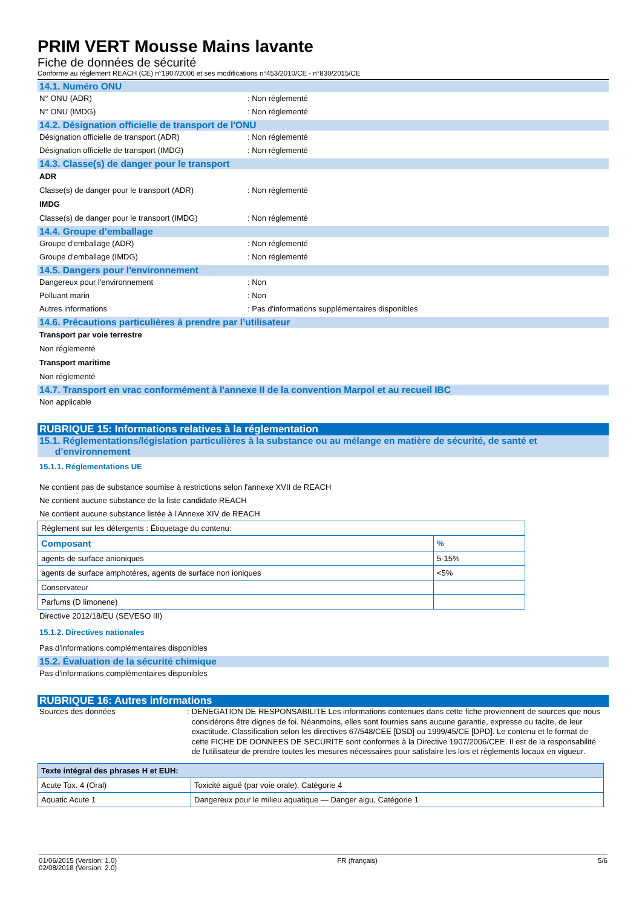PRIM VERT Mousse Mains lavante
Fiche de données de sécurité
Conforme au réglement REACH (CE) n°1907/2006 et ses modifications n°453/2010/CE - n°830/2015/CE
14.1. Numéro ONU
N° ONU (ADR): Non réglementé
N° ONU (IMDG): Non réglementé
14.2. Désignation officielle de transport de l'ONU
Désignation officielle de transport (ADR): Non réglementé
Désignation officielle de transport (IMDG): Non réglementé
14.3. Classe(s) de danger pour le transport
ADR
Classe(s) de danger pour le transport (ADR): Non réglementé
IMDG
Classe(s) de danger pour le transport (IMDG): Non réglementé
14.4. Groupe d’emballage
Groupe d'emballage (ADR): Non réglementé
Groupe d'emballage (IMDG): Non réglementé
14.5. Dangers pour l'environnement
Dangereux pour l'environnement: Non
Polluant marin: Non
Autres informations: Pas d'informations supplémentaires disponibles
14.6. Précautions particulières à prendre par l’utilisateur
Transport par voie terrestre
Non réglementé
Transport maritime
Non réglementé
14.7. Transport en vrac conformément à l'annexe II de la convention Marpol et au recueil IBC
Non applicable
RUBRIQUE 15: Informations relatives à la réglementation
15.1. Réglementations/législation particulières à la substance ou au mélange en matière de sécurité, de santé et
d’environnement
15.1.1. Réglementations UE
Ne contient pas de substance soumise à restrictions selon l'annexe XVII de REACH
Ne contient aucune substance de la liste candidate REACH
Ne contient aucune substance listée à l'Annexe XIV de REACH
| Règlement sur les détergents : Étiquetage du contenu: | |
| Composant | % |
| agents de surface anioniques | 5-15% |
| agents de surface amphotères, agents de surface non ioniques | <5% |
| Conservateur | |
| Parfums (D limonene) | |
Directive 2012/18/EU (SEVESO III)
15.1.2. Directives nationales
Pas d'informations complémentaires disponibles
15.2. Évaluation de la sécurité chimique
Pas d'informations complémentaires disponibles
RUBRIQUE 16: Autres informations
Sources des données: DENEGATION DE RESPONSABILITE Les informations contenues dans cette fiche proviennent de sources que nous considérons être dignes de foi. Néanmoins, elles sont fournies sans aucune garantie, expresse ou tacite, de leur exactitude. Classification selon les directives 67/548/CEE [DSD] ou 1999/45/CE [DPD]. Le contenu et le format de cette FICHE DE DONNEES DE SECURITE sont conformes à la Directive 1907/2006/CEE. Il est de la responsabilité de l'utilisateur de prendre toutes les mesures nécessaires pour satisfaire les lois et règlements locaux en vigueur.
| Texte intégral des phrases H et EUH: | |
| --- | --- |
| Acute Tox. 4 (Oral) | Toxicité aiguë (par voie orale), Catégorie 4 |
| Aquatic Acute 1 | Dangereux pour le milieu aquatique — Danger aigu, Catégorie 1 |
01/06/2015 (Version: 1.0)
02/08/2018 (Version: 2.0) FR (français) 5/6